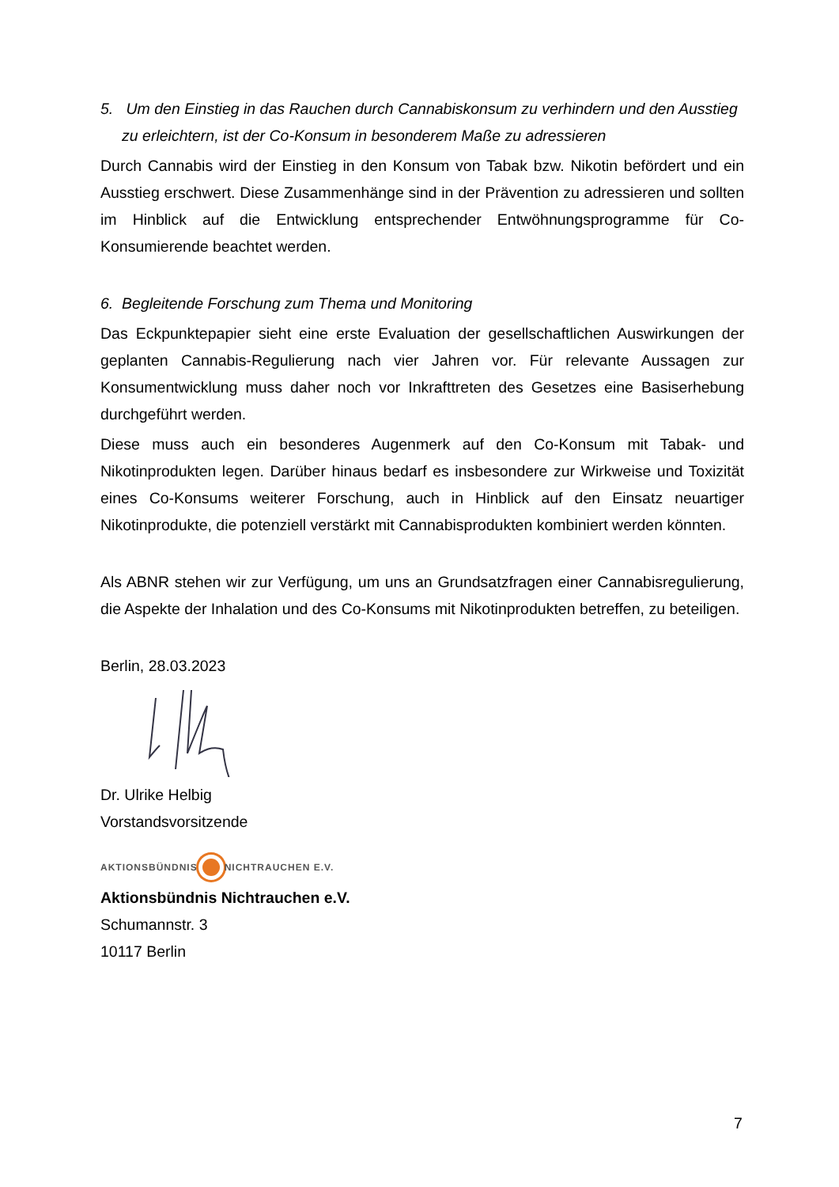5. Um den Einstieg in das Rauchen durch Cannabiskonsum zu verhindern und den Ausstieg
zu erleichtern, ist der Co-Konsum in besonderem Maße zu adressieren
Durch Cannabis wird der Einstieg in den Konsum von Tabak bzw. Nikotin befördert und ein Ausstieg erschwert. Diese Zusammenhänge sind in der Prävention zu adressieren und sollten im Hinblick auf die Entwicklung entsprechender Entwöhnungsprogramme für Co-Konsumierende beachtet werden.
6. Begleitende Forschung zum Thema und Monitoring
Das Eckpunktepapier sieht eine erste Evaluation der gesellschaftlichen Auswirkungen der geplanten Cannabis-Regulierung nach vier Jahren vor. Für relevante Aussagen zur Konsumentwicklung muss daher noch vor Inkrafttreten des Gesetzes eine Basiserhebung durchgeführt werden.
Diese muss auch ein besonderes Augenmerk auf den Co-Konsum mit Tabak- und Nikotinprodukten legen. Darüber hinaus bedarf es insbesondere zur Wirkweise und Toxizität eines Co-Konsums weiterer Forschung, auch in Hinblick auf den Einsatz neuartiger Nikotinprodukte, die potenziell verstärkt mit Cannabisprodukten kombiniert werden könnten.
Als ABNR stehen wir zur Verfügung, um uns an Grundsatzfragen einer Cannabisregulierung, die Aspekte der Inhalation und des Co-Konsums mit Nikotinprodukten betreffen, zu beteiligen.
Berlin, 28.03.2023
Dr. Ulrike Helbig
Vorstandsvorsitzende
AKTIONSBÜNDNIS NICHTRAUCHEN E.V.
Aktionsbündnis Nichtrauchen e.V.
Schumannstr. 3
10117 Berlin
7